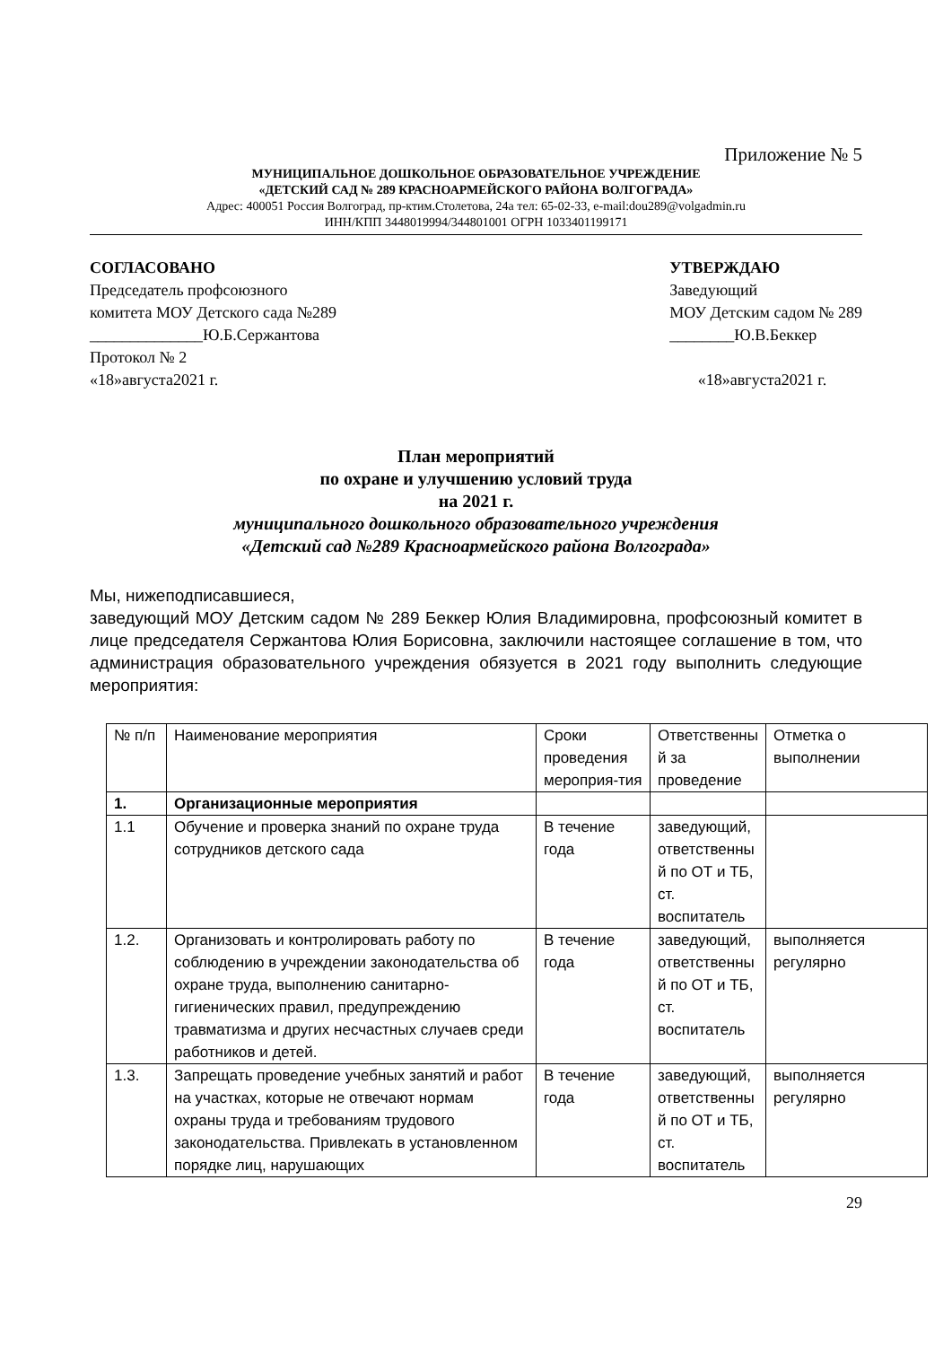Приложение № 5
МУНИЦИПАЛЬНОЕ ДОШКОЛЬНОЕ ОБРАЗОВАТЕЛЬНОЕ УЧРЕЖДЕНИЕ
«ДЕТСКИЙ САД № 289 КРАСНОАРМЕЙСКОГО РАЙОНА ВОЛГОГРАДА»
Адрес: 400051 Россия Волгоград, пр-ктим.Столетова, 24а тел: 65-02-33, e-mail:dou289@volgadmin.ru
ИНН/КПП 3448019994/344801001 ОГРН 1033401199171
СОГЛАСОВАНО
Председатель профсоюзного
комитета МОУ Детского сада №289
______________Ю.Б.Сержантова
Протокол № 2
«18»августа2021 г.
УТВЕРЖДАЮ
Заведующий
МОУ Детским садом № 289
________Ю.В.Беккер
«18»августа2021 г.
План мероприятий
по охране и улучшению условий труда
на 2021 г.
муниципального дошкольного образовательного учреждения
«Детский сад №289 Красноармейского района Волгограда»
Мы, нижеподписавшиеся,
заведующий МОУ Детским садом № 289 Беккер Юлия Владимировна, профсоюзный комитет в лице председателя Сержантова Юлия Борисовна, заключили настоящее соглашение в том, что администрация образовательного учреждения обязуется в 2021 году выполнить следующие мероприятия:
| № п/п | Наименование мероприятия | Сроки проведения мероприя-тия | Ответственны й за проведение | Отметка о выполнении |
| 1. | Организационные мероприятия | | | |
| 1.1 | Обучение и проверка знаний по охране труда сотрудников детского сада | В течение года | заведующий, ответственны й по ОТ и ТБ, ст. воспитатель | |
| 1.2. | Организовать и контролировать работу по соблюдению в учреждении законодательства об охране труда, выполнению санитарно-гигиенических правил, предупреждению травматизма и других несчастных случаев среди работников и детей. | В течение года | заведующий, ответственны й по ОТ и ТБ, ст. воспитатель | выполняется регулярно |
| 1.3. | Запрещать проведение учебных занятий и работ на участках, которые не отвечают нормам охраны труда и требованиям трудового законодательства. Привлекать в установленном порядке лиц, нарушающих | В течение года | заведующий, ответственны й по ОТ и ТБ, ст. воспитатель | выполняется регулярно |
29